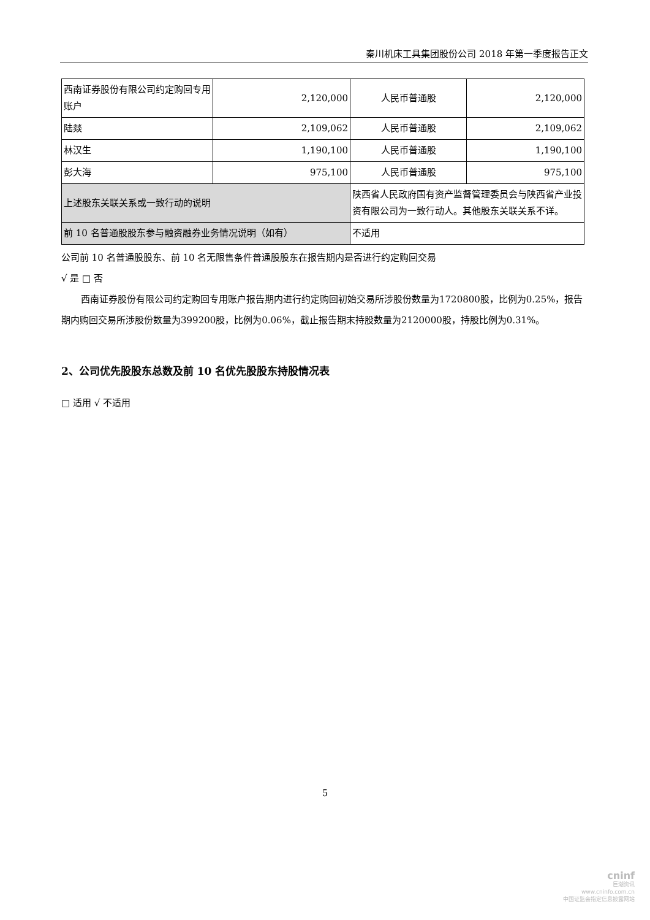秦川机床工具集团股份公司 2018 年第一季度报告正文
| 西南证券股份有限公司约定购回专用账户 | 2,120,000 | 人民币普通股 | 2,120,000 |
| 陆燚 | 2,109,062 | 人民币普通股 | 2,109,062 |
| 林汉生 | 1,190,100 | 人民币普通股 | 1,190,100 |
| 彭大海 | 975,100 | 人民币普通股 | 975,100 |
| 上述股东关联关系或一致行动的说明 | | 陕西省人民政府国有资产监督管理委员会与陕西省产业投资有限公司为一致行动人。其他股东关联关系不详。 | |
| 前 10 名普通股股东参与融资融券业务情况说明（如有） | | 不适用 | |
公司前 10 名普通股股东、前 10 名无限售条件普通股股东在报告期内是否进行约定购回交易
√ 是 □ 否
西南证券股份有限公司约定购回专用账户报告期内进行约定购回初始交易所涉股份数量为1720800股，比例为0.25%，报告期内购回交易所涉股份数量为399200股，比例为0.06%，截止报告期末持股数量为2120000股，持股比例为0.31%。
2、公司优先股股东总数及前 10 名优先股股东持股情况表
□ 适用 √ 不适用
5
cninf
巨潮资讯
www.cninfo.com.cn
中国证监会指定信息披露网站